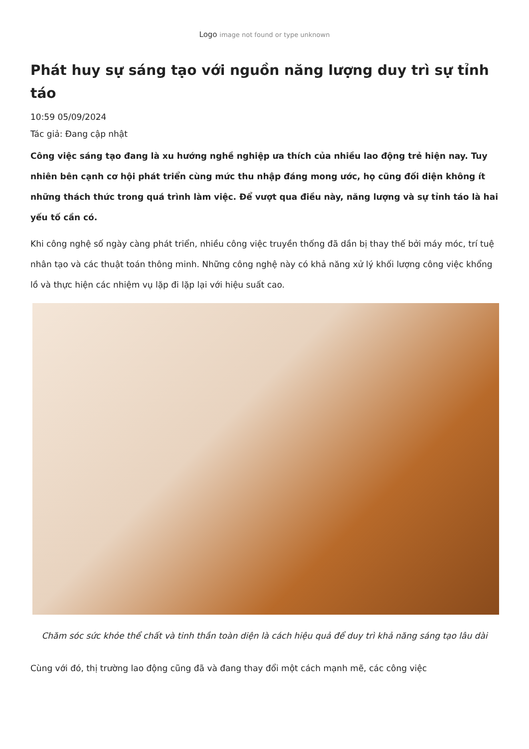Logo image not found or type unknown
Phát huy sự sáng tạo với nguồn năng lượng duy trì sự tỉnh táo
10:59 05/09/2024
Tác giả: Đang cập nhật
Công việc sáng tạo đang là xu hướng nghề nghiệp ưa thích của nhiều lao động trẻ hiện nay. Tuy nhiên bên cạnh cơ hội phát triển cùng mức thu nhập đáng mong ước, họ cũng đối diện không ít những thách thức trong quá trình làm việc. Để vượt qua điều này, năng lượng và sự tỉnh táo là hai yếu tố cần có.
Khi công nghệ số ngày càng phát triển, nhiều công việc truyền thống đã dần bị thay thế bởi máy móc, trí tuệ nhân tạo và các thuật toán thông minh. Những công nghệ này có khả năng xử lý khối lượng công việc khổng lồ và thực hiện các nhiệm vụ lặp đi lặp lại với hiệu suất cao.
Chăm sóc sức khỏe thể chất và tinh thần toàn diện là cách hiệu quả để duy trì khả năng sáng tạo lâu dài
Cùng với đó, thị trường lao động cũng đã và đang thay đổi một cách mạnh mẽ, các công việc